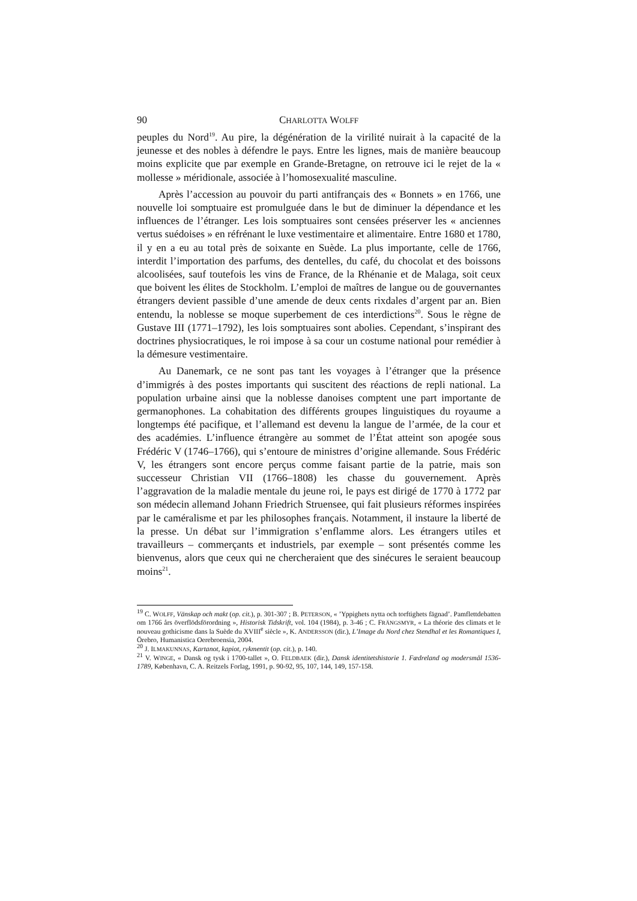90 CHARLOTTA WOLFF
peuples du Nord<sup>19</sup>. Au pire, la dégénération de la virilité nuirait à la capacité de la jeunesse et des nobles à défendre le pays. Entre les lignes, mais de manière beaucoup moins explicite que par exemple en Grande-Bretagne, on retrouve ici le rejet de la « mollesse » méridionale, associée à l’homosexualité masculine.
Après l’accession au pouvoir du parti antifrançais des « Bonnets » en 1766, une nouvelle loi somptuaire est promulguée dans le but de diminuer la dépendance et les influences de l’étranger. Les lois somptuaires sont censées préserver les « anciennes vertus suédoises » en réfrénant le luxe vestimentaire et alimentaire. Entre 1680 et 1780, il y en a eu au total près de soixante en Suède. La plus importante, celle de 1766, interdit l’importation des parfums, des dentelles, du café, du chocolat et des boissons alcoolisées, sauf toutefois les vins de France, de la Rhénanie et de Malaga, soit ceux que boivent les élites de Stockholm. L’emploi de maîtres de langue ou de gouvernantes étrangers devient passible d’une amende de deux cents rixdales d’argent par an. Bien entendu, la noblesse se moque superbement de ces interdictions<sup>20</sup>. Sous le règne de Gustave III (1771–1792), les lois somptuaires sont abolies. Cependant, s’inspirant des doctrines physiocratiques, le roi impose à sa cour un costume national pour remédier à la démesure vestimentaire.
Au Danemark, ce ne sont pas tant les voyages à l’étranger que la présence d’immigrés à des postes importants qui suscitent des réactions de repli national. La population urbaine ainsi que la noblesse danoises comptent une part importante de germanophones. La cohabitation des différents groupes linguistiques du royaume a longtemps été pacifique, et l’allemand est devenu la langue de l’armée, de la cour et des académies. L’influence étrangère au sommet de l’État atteint son apogée sous Frédéric V (1746–1766), qui s’entoure de ministres d’origine allemande. Sous Frédéric V, les étrangers sont encore perçus comme faisant partie de la patrie, mais son successeur Christian VII (1766–1808) les chasse du gouvernement. Après l’aggravation de la maladie mentale du jeune roi, le pays est dirigé de 1770 à 1772 par son médecin allemand Johann Friedrich Struensee, qui fait plusieurs réformes inspirées par le caméralisme et par les philosophes français. Notamment, il instaure la liberté de la presse. Un débat sur l’immigration s’enflamme alors. Les étrangers utiles et travailleurs – commerçants et industriels, par exemple – sont présentés comme les bienvenus, alors que ceux qui ne chercheraient que des sinécures le seraient beaucoup moins<sup>21</sup>.
<sup>19</sup> C. WOLFF, Vänskap och makt (op. cit.), p. 301-307 ; B. PETERSON, « ’Yppighets nytta och torftighets fägnad’. Pamflettdebatten om 1766 års överflödsförordning », Historisk Tidskrift, vol. 104 (1984), p. 3-46 ; C. FRÄNGSMYR, « La théorie des climats et le nouveau gothicisme dans la Suède du XVIII<sup>e</sup> siècle », K. ANDERSSON (dir.), L’Image du Nord chez Stendhal et les Romantiques I, Örebro, Humanistica Oerebroensia, 2004.
<sup>20</sup> J. ILMAKUNNAS, Kartanot, kapiot, rykmentit (op. cit.), p. 140.
<sup>21</sup> V. WINGE, « Dansk og tysk i 1700-tallet », O. FELDBAEK (dir.), Dansk identitetshistorie 1. Fædreland og modersmål 1536-1789, København, C. A. Reitzels Forlag, 1991, p. 90-92, 95, 107, 144, 149, 157-158.